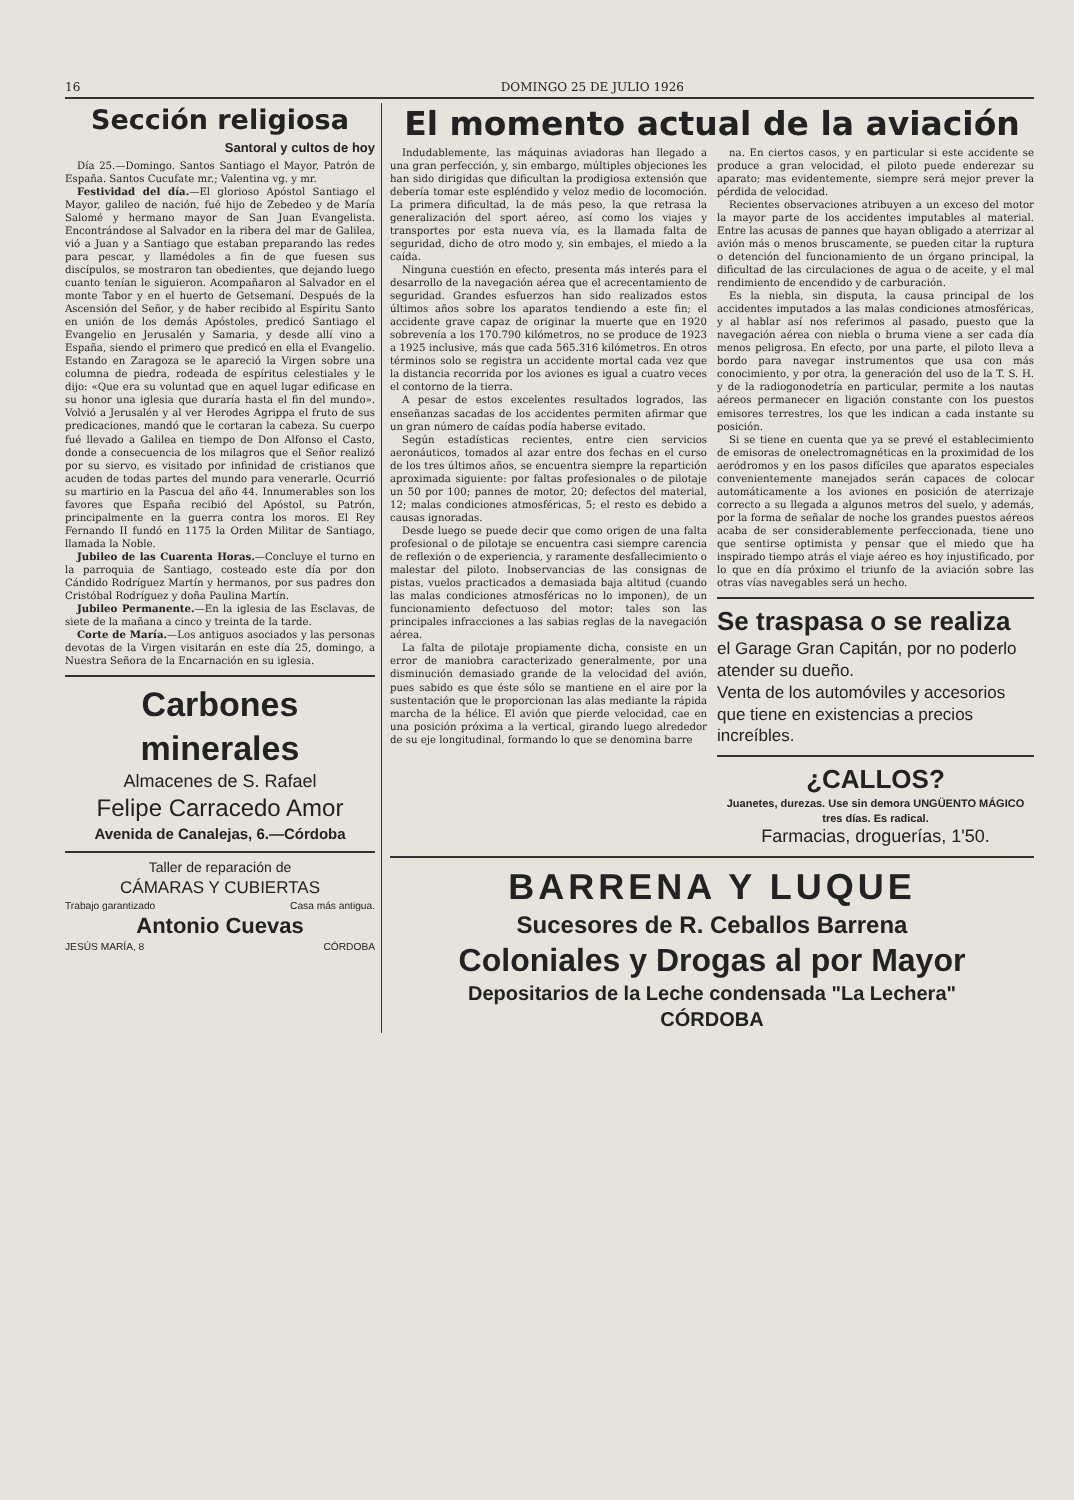16 DOMINGO 25 DE JULIO 1926
Sección religiosa
Santoral y cultos de hoy
Día 25.—Domingo. Santos Santiago el Mayor, Patrón de España. Santos Cucufate mr.; Valentina vg. y mr.
Festividad del día.—El glorioso Apóstol Santiago el Mayor, galileo de nación, fué hijo de Zebedeo y de María Salomé y hermano mayor de San Juan Evangelista. Encontrándose al Salvador en la ribera del mar de Galilea, vió a Juan y a Santiago que estaban preparando las redes para pescar, y llamédoles a fin de que fuesen sus discípulos, se mostraron tan obedientes, que dejando luego cuanto tenían le siguieron. Acompañaron al Salvador en el monte Tabor y en el huerto de Getsemaní. Después de la Ascensión del Señor, y de haber recibido al Espíritu Santo en unión de los demás Apóstoles, predicó Santiago el Evangelio en Jerusalén y Samaria, y desde allí vino a España, siendo el primero que predicó en ella el Evangelio. Estando en Zaragoza se le apareció la Virgen sobre una columna de piedra, rodeada de espíritus celestiales y le dijo: «Que era su voluntad que en aquel lugar edificase en su honor una iglesia que duraría hasta el fin del mundo». Volvió a Jerusalén y al ver Herodes Agrippa el fruto de sus predicaciones, mandó que le cortaran la cabeza. Su cuerpo fué llevado a Galilea en tiempo de Don Alfonso el Casto, donde a consecuencia de los milagros que el Señor realizó por su siervo, es visitado por infinidad de cristianos que acuden de todas partes del mundo para venerarle. Ocurrió su martirio en la Pascua del año 44. Innumerables son los favores que España recibió del Apóstol, su Patrón, principalmente en la guerra contra los moros. El Rey Fernando II fundó en 1175 la Orden Militar de Santiago, llamada la Noble.
Jubileo de las Cuarenta Horas.—Concluye el turno en la parroquia de Santiago, costeado este día por don Cándido Rodríguez Martín y hermanos, por sus padres don Cristóbal Rodríguez y doña Paulina Martín.
Jubileo Permanente.—En la iglesia de las Esclavas, de siete de la mañana a cinco y treinta de la tarde.
Corte de María.—Los antiguos asociados y las personas devotas de la Virgen visitarán en este día 25, domingo, a Nuestra Señora de la Encarnación en su iglesia.
Carbones minerales
Almacenes de S. Rafael
Felipe Carracedo Amor
Avenida de Canalejas, 6.—Córdoba
Taller de reparación de
CÁMARAS Y CUBIERTAS
Trabajo garantizado Casa más antigua.
Antonio Cuevas
JESÚS MARÍA, 8 CÓRDOBA
El momento actual de la aviación
Indudablemente, las máquinas aviadoras han llegado a una gran perfección, y, sin embargo, múltiples objeciones les han sido dirigidas que dificultan la prodigiosa extensión que debería tomar este espléndido y veloz medio de locomoción. La primera dificultad, la de más peso, la que retrasa la generalización del sport aéreo, así como los viajes y transportes por esta nueva vía, es la llamada falta de seguridad, dicho de otro modo y, sin embajes, el miedo a la caída.
Ninguna cuestión en efecto, presenta más interés para el desarrollo de la navegación aérea que el acrecentamiento de seguridad. Grandes esfuerzos han sido realizados estos últimos años sobre los aparatos tendiendo a este fin; el accidente grave capaz de originar la muerte que en 1920 sobrevenía a los 170.790 kilómetros, no se produce de 1923 a 1925 inclusive, más que cada 565.316 kilómetros. En otros términos solo se registra un accidente mortal cada vez que la distancia recorrida por los aviones es igual a cuatro veces el contorno de la tierra.
A pesar de estos excelentes resultados logrados, las enseñanzas sacadas de los accidentes permiten afirmar que un gran número de caídas podía haberse evitado.
Según estadísticas recientes, entre cien servicios aeronáuticos, tomados al azar entre dos fechas en el curso de los tres últimos años, se encuentra siempre la repartición aproximada siguiente: por faltas profesionales o de pilotaje un 50 por 100; pannes de motor, 20; defectos del material, 12; malas condiciones atmosféricas, 5; el resto es debido a causas ignoradas.
Desde luego se puede decir que como origen de una falta profesional o de pilotaje se encuentra casi siempre carencia de reflexión o de experiencia, y raramente desfallecimiento o malestar del piloto. Inobservancias de las consignas de pistas, vuelos practicados a demasiada baja altitud (cuando las malas condiciones atmosféricas no lo imponen), de un funcionamiento defectuoso del motor: tales son las principales infracciones a las sabias reglas de la navegación aérea.
La falta de pilotaje propiamente dicha, consiste en un error de maniobra caracterizado generalmente, por una disminución demasiado grande de la velocidad del avión, pues sabido es que éste sólo se mantiene en el aire por la sustentación que le proporcionan las alas mediante la rápida marcha de la hélice. El avión que pierde velocidad, cae en una posición próxima a la vertical, girando luego alrededor de su eje longitudinal, formando lo que se denomina barre
na. En ciertos casos, y en particular si este accidente se produce a gran velocidad, el piloto puede enderezar su aparato; mas evidentemente, siempre será mejor prever la pérdida de velocidad.
Recientes observaciones atribuyen a un exceso del motor la mayor parte de los accidentes imputables al material. Entre las acusas de pannes que hayan obligado a aterrizar al avión más o menos bruscamente, se pueden citar la ruptura o detención del funcionamiento de un órgano principal, la dificultad de las circulaciones de agua o de aceite, y el mal rendimiento de encendido y de carburación.
Es la niebla, sin disputa, la causa principal de los accidentes imputados a las malas condiciones atmosféricas, y al hablar así nos referimos al pasado, puesto que la navegación aérea con niebla o bruma viene a ser cada día menos peligrosa. En efecto, por una parte, el piloto lleva a bordo para navegar instrumentos que usa con más conocimiento, y por otra, la generación del uso de la T. S. H. y de la radiogonodetría en particular, permite a los nautas aéreos permanecer en ligación constante con los puestos emisores terrestres, los que les indican a cada instante su posición.
Si se tiene en cuenta que ya se prevé el establecimiento de emisoras de onelectromagnéticas en la proximidad de los aeródromos y en los pasos difíciles que aparatos especiales convenientemente manejados serán capaces de colocar automáticamente a los aviones en posición de aterrizaje correcto a su llegada a algunos metros del suelo, y además, por la forma de señalar de noche los grandes puestos aéreos acaba de ser considerablemente perfeccionada, tiene uno que sentirse optimista y pensar que el miedo que ha inspirado tiempo atrás el viaje aéreo es hoy injustificado, por lo que en día próximo el triunfo de la aviación sobre las otras vías navegables será un hecho.
Se traspasa o se realiza
el Garage Gran Capitán, por no poderlo atender su dueño.
Venta de los automóviles y accesorios que tiene en existencias a precios increíbles.
¿CALLOS?
Juanetes, durezas. Use sin demora UNGÜENTO MÁGICO tres días. Es radical.
Farmacias, droguerías, 1'50.
BARRENA Y LUQUE
Sucesores de R. Ceballos Barrena
Coloniales y Drogas al por Mayor
Depositarios de la Leche condensada "La Lechera"
CÓRDOBA